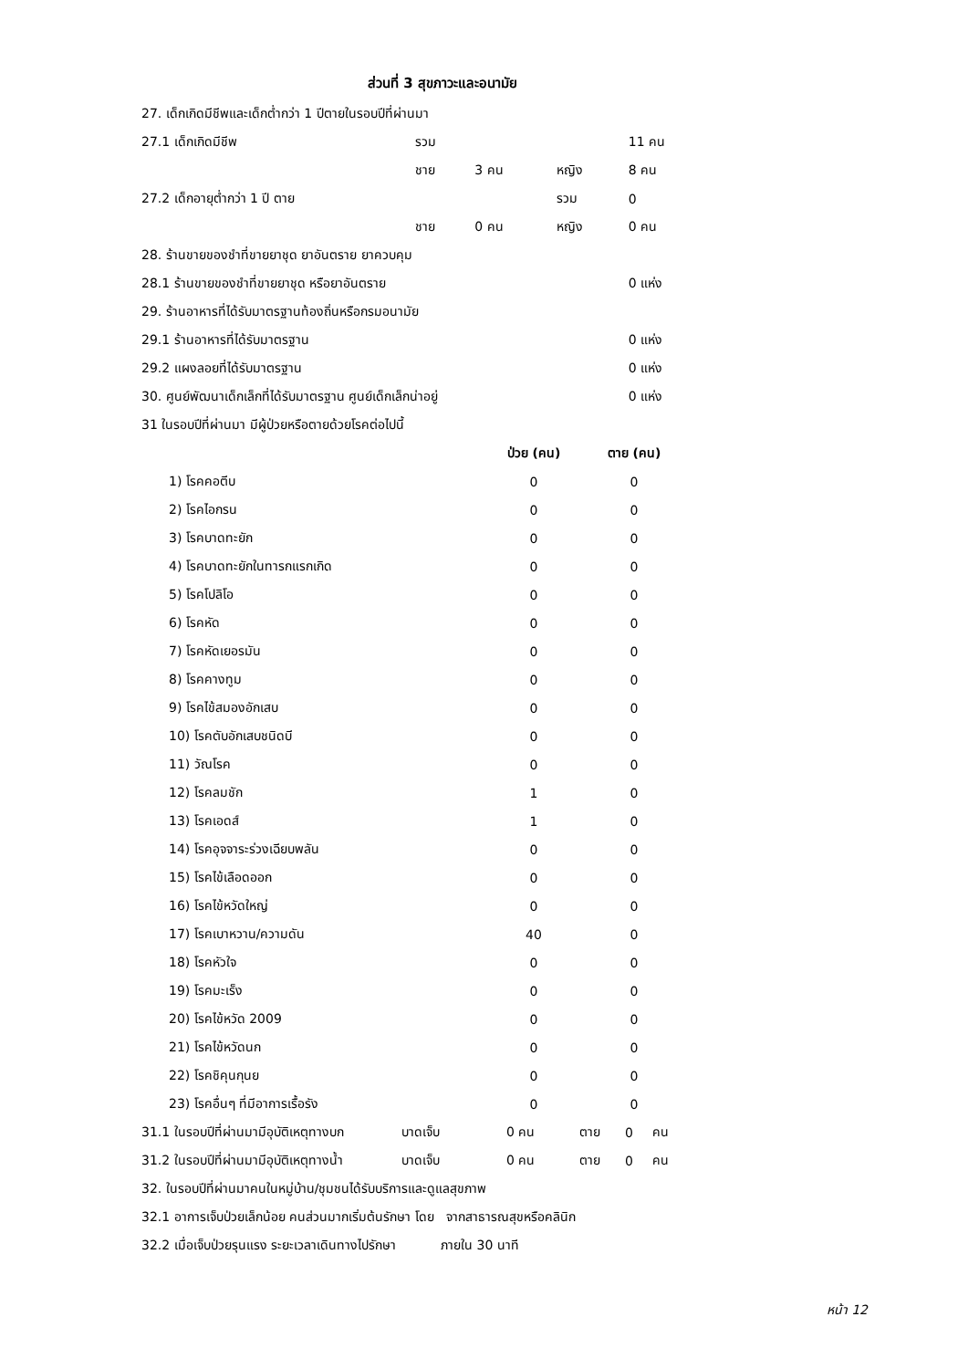ส่วนที่ 3 สุขภาวะและอนามัย
| 27. เด็กเกิดมีชีพและเด็กต่ำกว่า 1 ปีตายในรอบปีที่ผ่านมา | | | | | |
| 27.1 เด็กเกิดมีชีพ | รวม | | | | 11 คน |
| | ชาย | 3 คน | หญิง | | 8 คน |
| 27.2 เด็กอายุต่ำกว่า 1 ปี ตาย | | | รวม | | 0 |
| | ชาย | 0 คน | หญิง | | 0 คน |
| 28. ร้านขายของชำที่ขายยาชุด ยาอันตราย ยาควบคุม | | | | | |
| 28.1 ร้านขายของชำที่ขายยาชุด หรือยาอันตราย | | | | | 0 แห่ง |
| 29. ร้านอาหารที่ได้รับมาตรฐานท้องถิ่นหรือกรมอนามัย | | | | | |
| 29.1 ร้านอาหารที่ได้รับมาตรฐาน | | | | | 0 แห่ง |
| 29.2 แผงลอยที่ได้รับมาตรฐาน | | | | | 0 แห่ง |
| 30. ศูนย์พัฒนาเด็กเล็กที่ได้รับมาตรฐาน ศูนย์เด็กเล็กน่าอยู่ | | | | | 0 แห่ง |
| 31 ในรอบปีที่ผ่านมา มีผู้ป่วยหรือตายด้วยโรคต่อไปนี้ | | | | | |
| | ป่วย (คน) | ตาย (คน) |
| --- | --- | --- |
| 1) โรคคอตีบ | 0 | 0 |
| 2) โรคไอกรน | 0 | 0 |
| 3) โรคบาดทะยัก | 0 | 0 |
| 4) โรคบาดทะยักในทารกแรกเกิด | 0 | 0 |
| 5) โรคโปลิโอ | 0 | 0 |
| 6) โรคหัด | 0 | 0 |
| 7) โรคหัดเยอรมัน | 0 | 0 |
| 8) โรคคางทูม | 0 | 0 |
| 9) โรคไข้สมองอักเสบ | 0 | 0 |
| 10) โรคตับอักเสบชนิดบี | 0 | 0 |
| 11) วัณโรค | 0 | 0 |
| 12) โรคลมชัก | 1 | 0 |
| 13) โรคเอดส์ | 1 | 0 |
| 14) โรคอุจจาระร่วงเฉียบพลัน | 0 | 0 |
| 15) โรคไข้เลือดออก | 0 | 0 |
| 16) โรคไข้หวัดใหญ่ | 0 | 0 |
| 17) โรคเบาหวาน/ความดัน | 40 | 0 |
| 18) โรคหัวใจ | 0 | 0 |
| 19) โรคมะเร็ง | 0 | 0 |
| 20) โรคไข้หวัด 2009 | 0 | 0 |
| 21) โรคไข้หวัดนก | 0 | 0 |
| 22) โรคชิคุนกุนย | 0 | 0 |
| 23) โรคอื่นๆ ที่มีอาการเรื้อรัง | 0 | 0 |
| 31.1 ในรอบปีที่ผ่านมามีอุบัติเหตุทางบก | บาดเจ็บ | 0 คน | ตาย | 0 | คน |
| 31.2 ในรอบปีที่ผ่านมามีอุบัติเหตุทางน้ำ | บาดเจ็บ | 0 คน | ตาย | 0 | คน |
| 32. ในรอบปีที่ผ่านมาคนในหมู่บ้าน/ชุมชนได้รับบริการและดูแลสุขภาพ | | | | | |
| 32.1 อาการเจ็บป่วยเล็กน้อย คนส่วนมากเริ่มต้นรักษา โดย จากสาธารณสุขหรือคลินิก | | | | | |
| 32.2 เมื่อเจ็บป่วยรุนแรง ระยะเวลาเดินทางไปรักษา ภายใน 30 นาที | | | | | |
หน้า 12